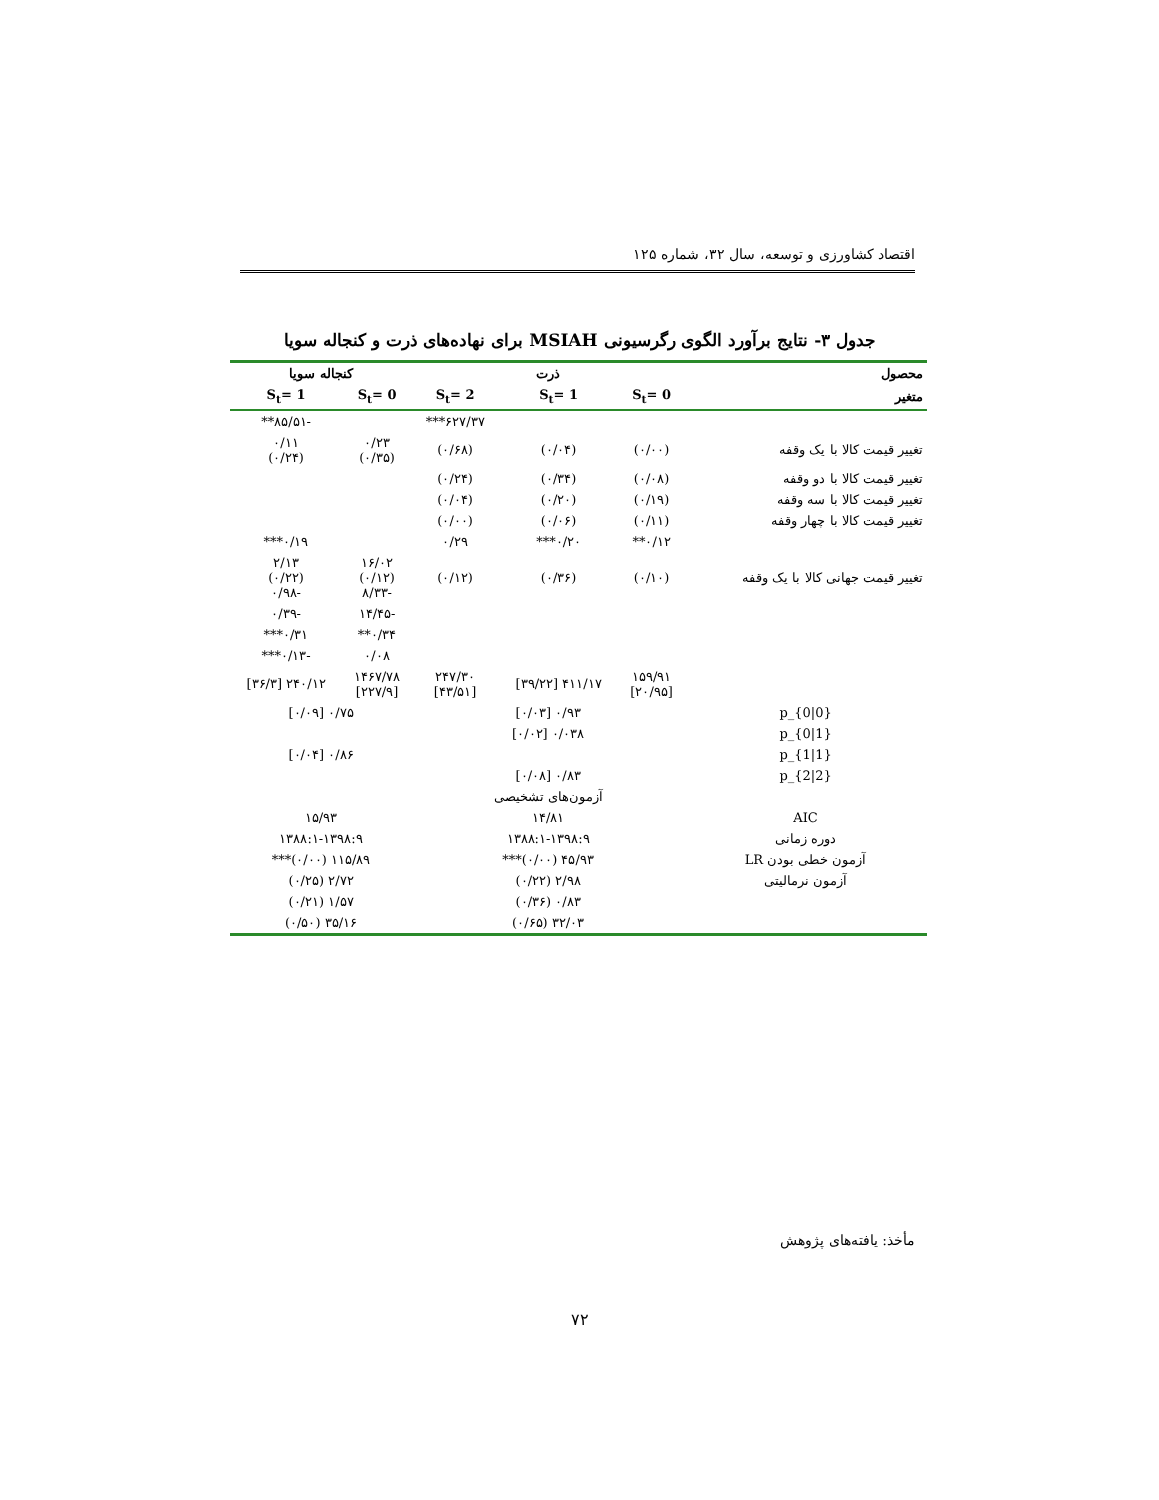اقتصاد کشاورزی و توسعه، سال ۳۲، شماره ۱۲۵
جدول ۳- نتایج برآورد الگوی رگرسیونی MSIAH برای نهاده‌های ذرت و کنجاله سویا
| محصول | ذرت | | | کنجاله سویا | |
| --- | --- | --- | --- | --- | --- |
| متغیر | S<sub>t</sub>= 0 | S<sub>t</sub>= 1 | S<sub>t</sub>= 2 | S<sub>t</sub>= 0 | S<sub>t</sub>= 1 |
| | | | ۶۲۷/۳۷*** | | -۸۵/۵۱** |
| تغییر قیمت کالا با یک وقفه | (۰/۰۰) | (۰/۰۴) | (۰/۶۸) | ۰/۲۳ (۰/۳۵) | ۰/۱۱ (۰/۲۴) |
| تغییر قیمت کالا با دو وقفه | (۰/۰۸) | (۰/۳۴) | (۰/۲۴) | | |
| تغییر قیمت کالا با سه وقفه | (۰/۱۹) | (۰/۲۰) | (۰/۰۴) | | |
| تغییر قیمت کالا با چهار وقفه | (۰/۱۱) | (۰/۰۶) | (۰/۰۰) | | |
| | ۰/۱۲** | ۰/۲۰*** | ۰/۲۹ | | ۰/۱۹*** |
| تغییر قیمت جهانی کالا با یک وقفه | (۰/۱۰) | (۰/۳۶) | (۰/۱۲) | ۱۶/۰۲ (۰/۱۲) -۸/۳۳ | ۲/۱۳ (۰/۲۲) -۰/۹۸ |
| | | | | -۱۴/۴۵ | -۰/۳۹ |
| | | | | ۰/۳۴** | ۰/۳۱*** |
| | | | | ۰/۰۸ | -۰/۱۳*** |
| | ۱۵۹/۹۱ [۲۰/۹۵] | ۴۱۱/۱۷ [۳۹/۲۲] | ۲۴۷/۳۰ [۴۳/۵۱] | ۱۴۶۷/۷۸ [۲۲۷/۹] | ۲۴۰/۱۲ [۳۶/۳] |
| p_{0/0} | ۰/۹۳ [۰/۰۳] | | | ۰/۷۵ [۰/۰۹] | |
| p_{0/1} | ۰/۰۳۸ [۰/۰۲] | | | | |
| p_{1/1} | | | | ۰/۸۶ [۰/۰۴] | |
| p_{2/2} | ۰/۸۳ [۰/۰۸] | | | | |
| | آزمون‌های تشخیصی | | | | |
| AIC | ۱۴/۸۱ | | | ۱۵/۹۳ | |
| دوره زمانی | ۱۳۸۸:۱-۱۳۹۸:۹ | | | ۱۳۸۸:۱-۱۳۹۸:۹ | |
| آزمون خطی بودن LR | ۴۵/۹۳ (۰/۰۰)*** | | | ۱۱۵/۸۹ (۰/۰۰)*** | |
| آزمون نرمالیتی | ۲/۹۸ (۰/۲۲) | | | ۲/۷۲ (۰/۲۵) | |
| | ۰/۸۳ (۰/۳۶) | | | ۱/۵۷ (۰/۲۱) | |
| | ۳۲/۰۳ (۰/۶۵) | | | ۳۵/۱۶ (۰/۵۰) | |
مأخذ: یافته‌های پژوهش
۷۲